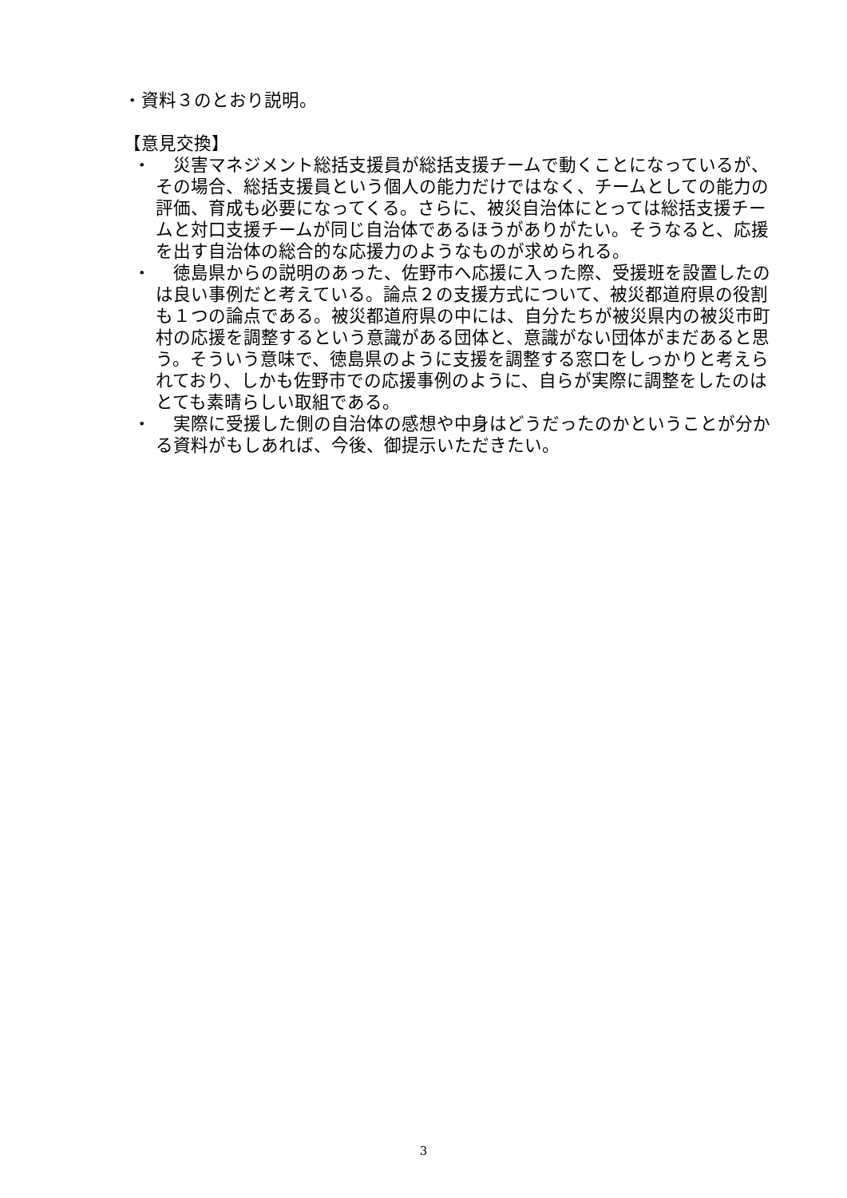・資料３のとおり説明。
【意見交換】
・　災害マネジメント総括支援員が総括支援チームで動くことになっているが、その場合、総括支援員という個人の能力だけではなく、チームとしての能力の評価、育成も必要になってくる。さらに、被災自治体にとっては総括支援チームと対口支援チームが同じ自治体であるほうがありがたい。そうなると、応援を出す自治体の総合的な応援力のようなものが求められる。
・　徳島県からの説明のあった、佐野市へ応援に入った際、受援班を設置したのは良い事例だと考えている。論点２の支援方式について、被災都道府県の役割も１つの論点である。被災都道府県の中には、自分たちが被災県内の被災市町村の応援を調整するという意識がある団体と、意識がない団体がまだあると思う。そういう意味で、徳島県のように支援を調整する窓口をしっかりと考えられており、しかも佐野市での応援事例のように、自らが実際に調整をしたのはとても素晴らしい取組である。
・　実際に受援した側の自治体の感想や中身はどうだったのかということが分かる資料がもしあれば、今後、御提示いただきたい。
3